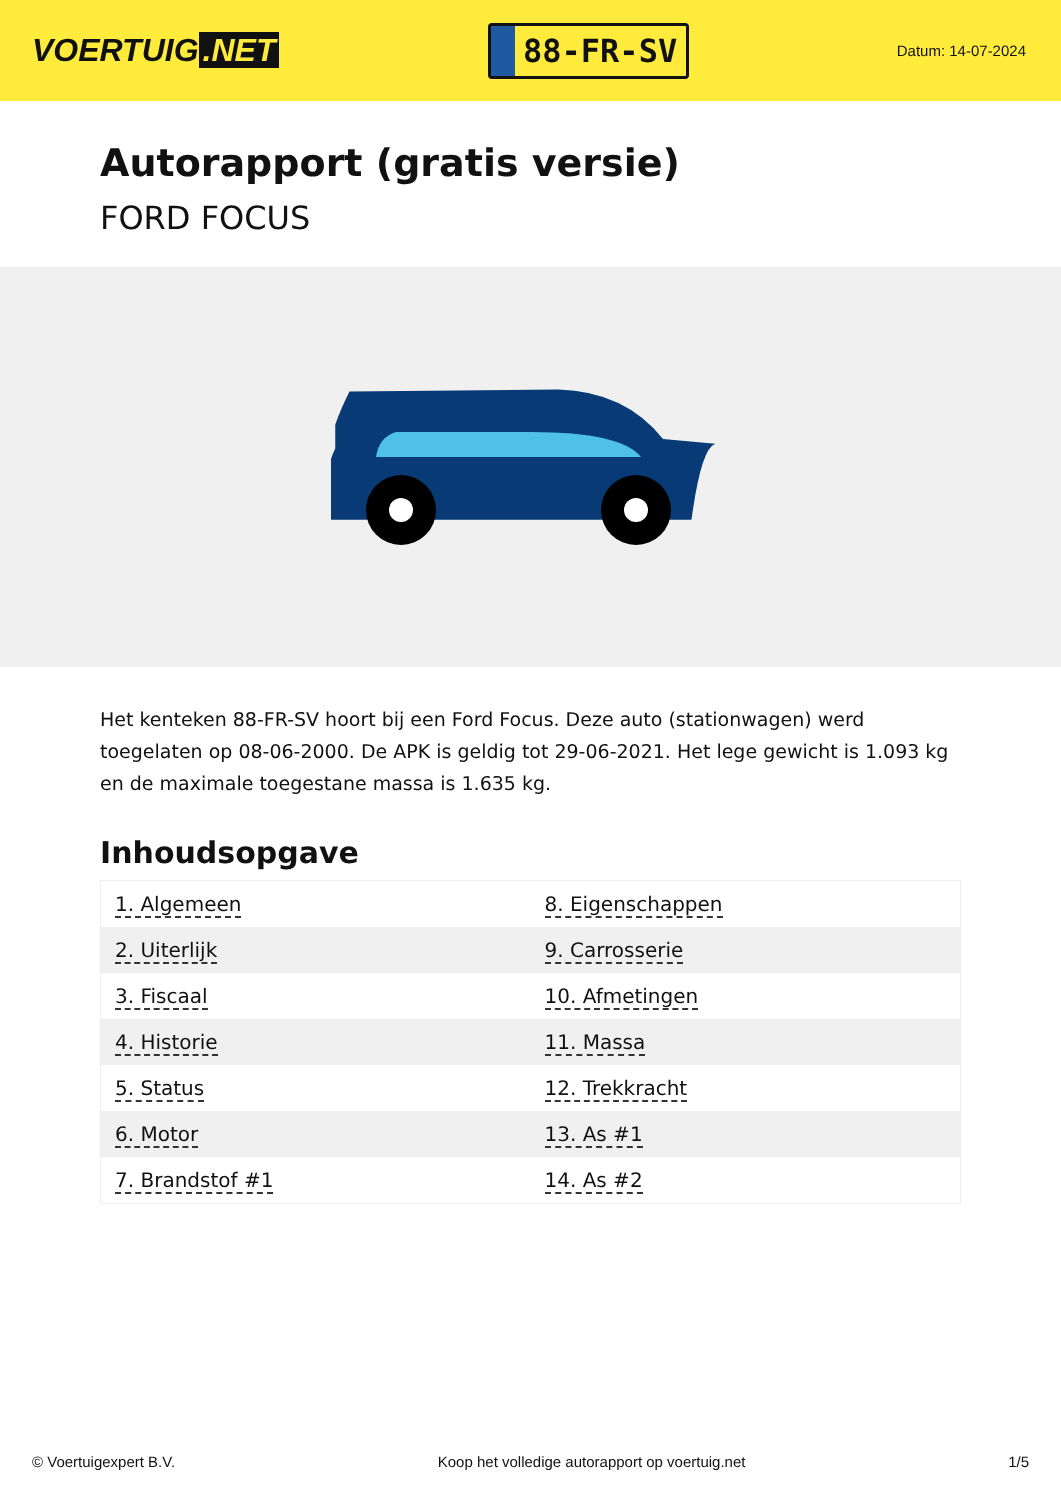VOERTUIG.NET
88-FR-SV
Datum: 14-07-2024
Autorapport (gratis versie)
FORD FOCUS
Het kenteken 88-FR-SV hoort bij een Ford Focus. Deze auto (stationwagen) werd toegelaten op 08-06-2000. De APK is geldig tot 29-06-2021. Het lege gewicht is 1.093 kg en de maximale toegestane massa is 1.635 kg.
Inhoudsopgave
| 1. Algemeen | 8. Eigenschappen |
| 2. Uiterlijk | 9. Carrosserie |
| 3. Fiscaal | 10. Afmetingen |
| 4. Historie | 11. Massa |
| 5. Status | 12. Trekkracht |
| 6. Motor | 13. As #1 |
| 7. Brandstof #1 | 14. As #2 |
© Voertuigexpert B.V. Koop het volledige autorapport op voertuig.net 1/5